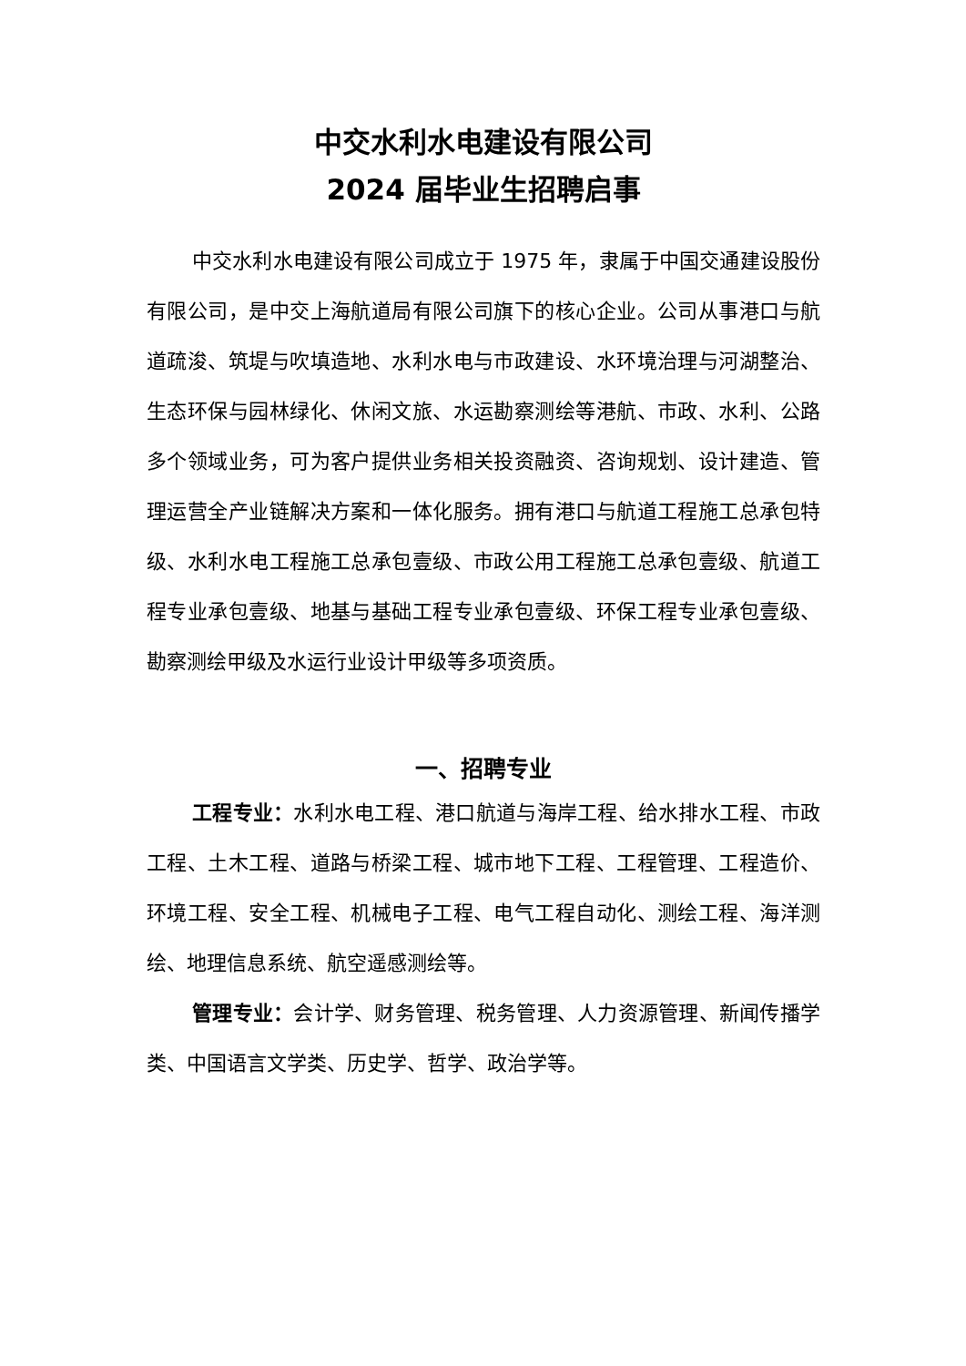中交水利水电建设有限公司
2024 届毕业生招聘启事
中交水利水电建设有限公司成立于 1975 年，隶属于中国交通建设股份有限公司，是中交上海航道局有限公司旗下的核心企业。公司从事港口与航道疏浚、筑堤与吹填造地、水利水电与市政建设、水环境治理与河湖整治、生态环保与园林绿化、休闲文旅、水运勘察测绘等港航、市政、水利、公路多个领域业务，可为客户提供业务相关投资融资、咨询规划、设计建造、管理运营全产业链解决方案和一体化服务。拥有港口与航道工程施工总承包特级、水利水电工程施工总承包壹级、市政公用工程施工总承包壹级、航道工程专业承包壹级、地基与基础工程专业承包壹级、环保工程专业承包壹级、勘察测绘甲级及水运行业设计甲级等多项资质。
一、招聘专业
工程专业：水利水电工程、港口航道与海岸工程、给水排水工程、市政工程、土木工程、道路与桥梁工程、城市地下工程、工程管理、工程造价、环境工程、安全工程、机械电子工程、电气工程自动化、测绘工程、海洋测绘、地理信息系统、航空遥感测绘等。
管理专业：会计学、财务管理、税务管理、人力资源管理、新闻传播学类、中国语言文学类、历史学、哲学、政治学等。